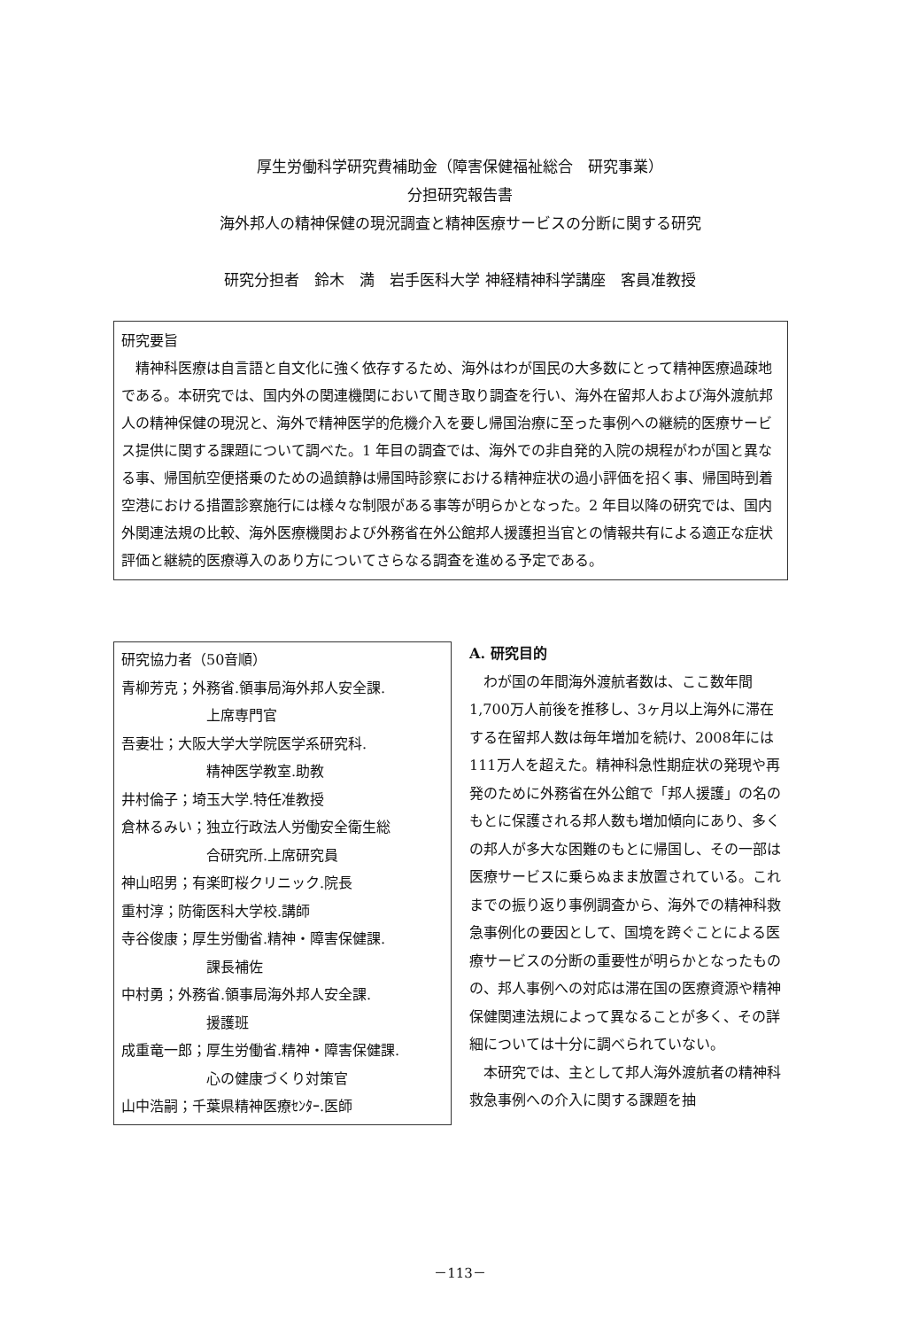厚生労働科学研究費補助金（障害保健福祉総合　研究事業）
分担研究報告書
海外邦人の精神保健の現況調査と精神医療サービスの分断に関する研究
研究分担者　鈴木　満　岩手医科大学 神経精神科学講座　客員准教授
研究要旨
精神科医療は自言語と自文化に強く依存するため、海外はわが国民の大多数にとって精神医療過疎地である。本研究では、国内外の関連機関において聞き取り調査を行い、海外在留邦人および海外渡航邦人の精神保健の現況と、海外で精神医学的危機介入を要し帰国治療に至った事例への継続的医療サービス提供に関する課題について調べた。1 年目の調査では、海外での非自発的入院の規程がわが国と異なる事、帰国航空便搭乗のための過鎮静は帰国時診察における精神症状の過小評価を招く事、帰国時到着空港における措置診察施行には様々な制限がある事等が明らかとなった。2 年目以降の研究では、国内外関連法規の比較、海外医療機関および外務省在外公館邦人援護担当官との情報共有による適正な症状評価と継続的医療導入のあり方についてさらなる調査を進める予定である。
研究協力者（50音順）
青柳芳克；外務省.領事局海外邦人安全課.
上席専門官
吾妻壮；大阪大学大学院医学系研究科.
精神医学教室.助教
井村倫子；埼玉大学.特任准教授
倉林るみい；独立行政法人労働安全衛生総
合研究所.上席研究員
神山昭男；有楽町桜クリニック.院長
重村淳；防衛医科大学校.講師
寺谷俊康；厚生労働省.精神・障害保健課.
課長補佐
中村勇；外務省.領事局海外邦人安全課.
援護班
成重竜一郎；厚生労働省.精神・障害保健課.
心の健康づくり対策官
山中浩嗣；千葉県精神医療ｾﾝﾀｰ.医師
A. 研究目的
わが国の年間海外渡航者数は、ここ数年間1,700万人前後を推移し、3ヶ月以上海外に滞在する在留邦人数は毎年増加を続け、2008年には111万人を超えた。精神科急性期症状の発現や再発のために外務省在外公館で「邦人援護」の名のもとに保護される邦人数も増加傾向にあり、多くの邦人が多大な困難のもとに帰国し、その一部は医療サービスに乗らぬまま放置されている。これまでの振り返り事例調査から、海外での精神科救急事例化の要因として、国境を跨ぐことによる医療サービスの分断の重要性が明らかとなったものの、邦人事例への対応は滞在国の医療資源や精神保健関連法規によって異なることが多く、その詳細については十分に調べられていない。
本研究では、主として邦人海外渡航者の精神科救急事例への介入に関する課題を抽
－113－